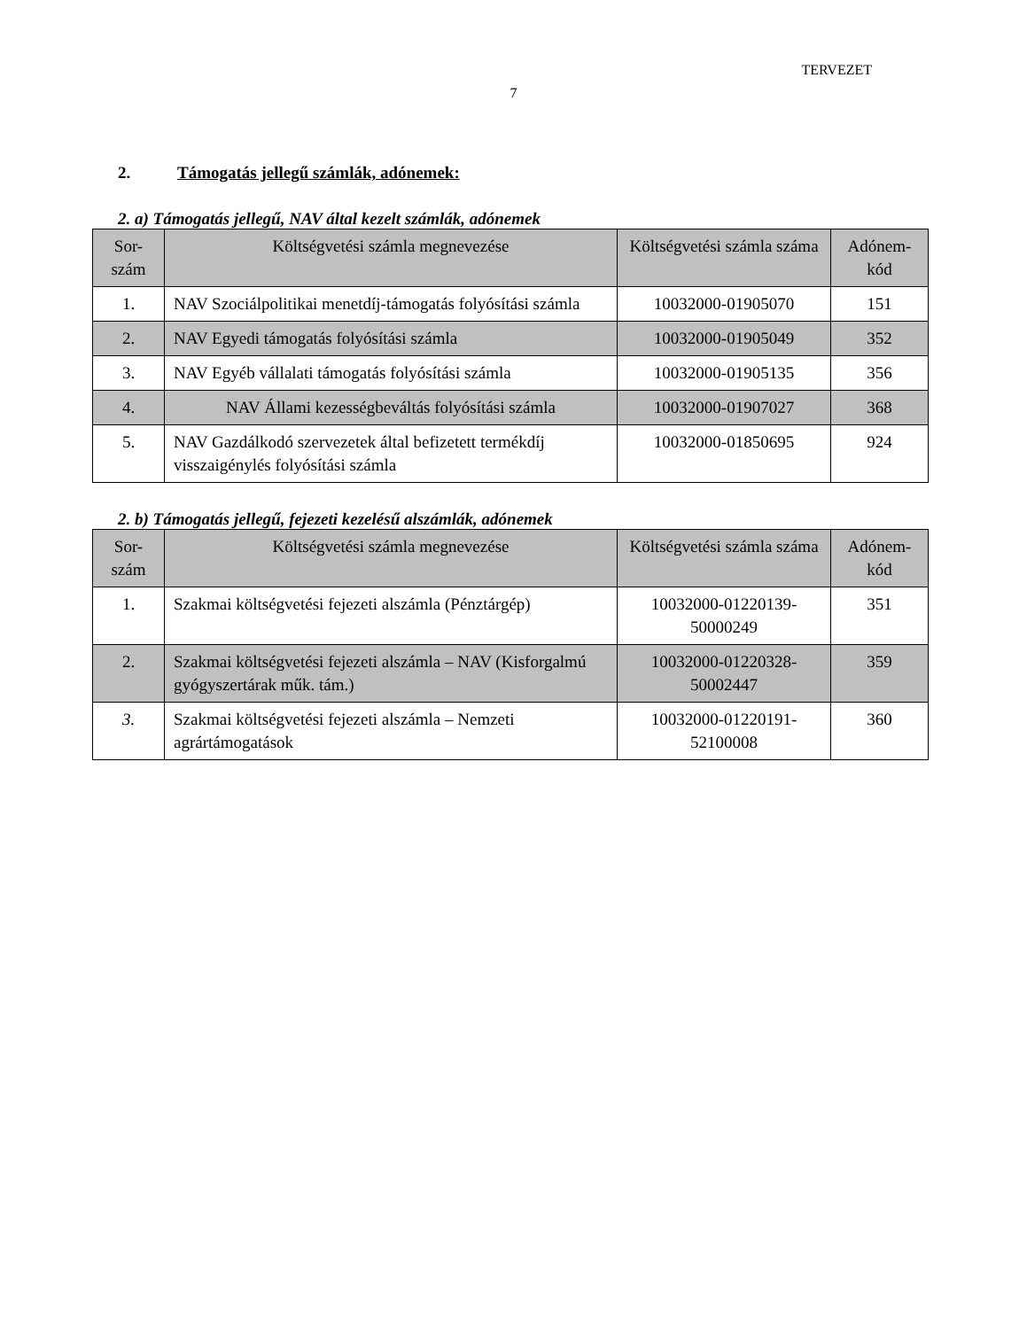TERVEZET
7
2. Támogatás jellegű számlák, adónemek:
2. a) Támogatás jellegű, NAV által kezelt számlák, adónemek
| Sor- szám | Költségvetési számla megnevezése | Költségvetési számla száma | Adónem- kód |
| --- | --- | --- | --- |
| 1. | NAV Szociálpolitikai menetdíj-támogatás folyósítási számla | 10032000-01905070 | 151 |
| 2. | NAV Egyedi támogatás folyósítási számla | 10032000-01905049 | 352 |
| 3. | NAV Egyéb vállalati támogatás folyósítási számla | 10032000-01905135 | 356 |
| 4. | NAV Állami kezességbeváltás folyósítási számla | 10032000-01907027 | 368 |
| 5. | NAV Gazdálkodó szervezetek által befizetett termékdíj visszaigénylés folyósítási számla | 10032000-01850695 | 924 |
2. b) Támogatás jellegű, fejezeti kezelésű alszámlák, adónemek
| Sor- szám | Költségvetési számla megnevezése | Költségvetési számla száma | Adónem- kód |
| --- | --- | --- | --- |
| 1. | Szakmai költségvetési fejezeti alszámla (Pénztárgép) | 10032000-01220139-50000249 | 351 |
| 2. | Szakmai költségvetési fejezeti alszámla – NAV (Kisforgalmú gyógyszertárak műk. tám.) | 10032000-01220328-50002447 | 359 |
| 3. | Szakmai költségvetési fejezeti alszámla – Nemzeti agrártámogatások | 10032000-01220191-52100008 | 360 |